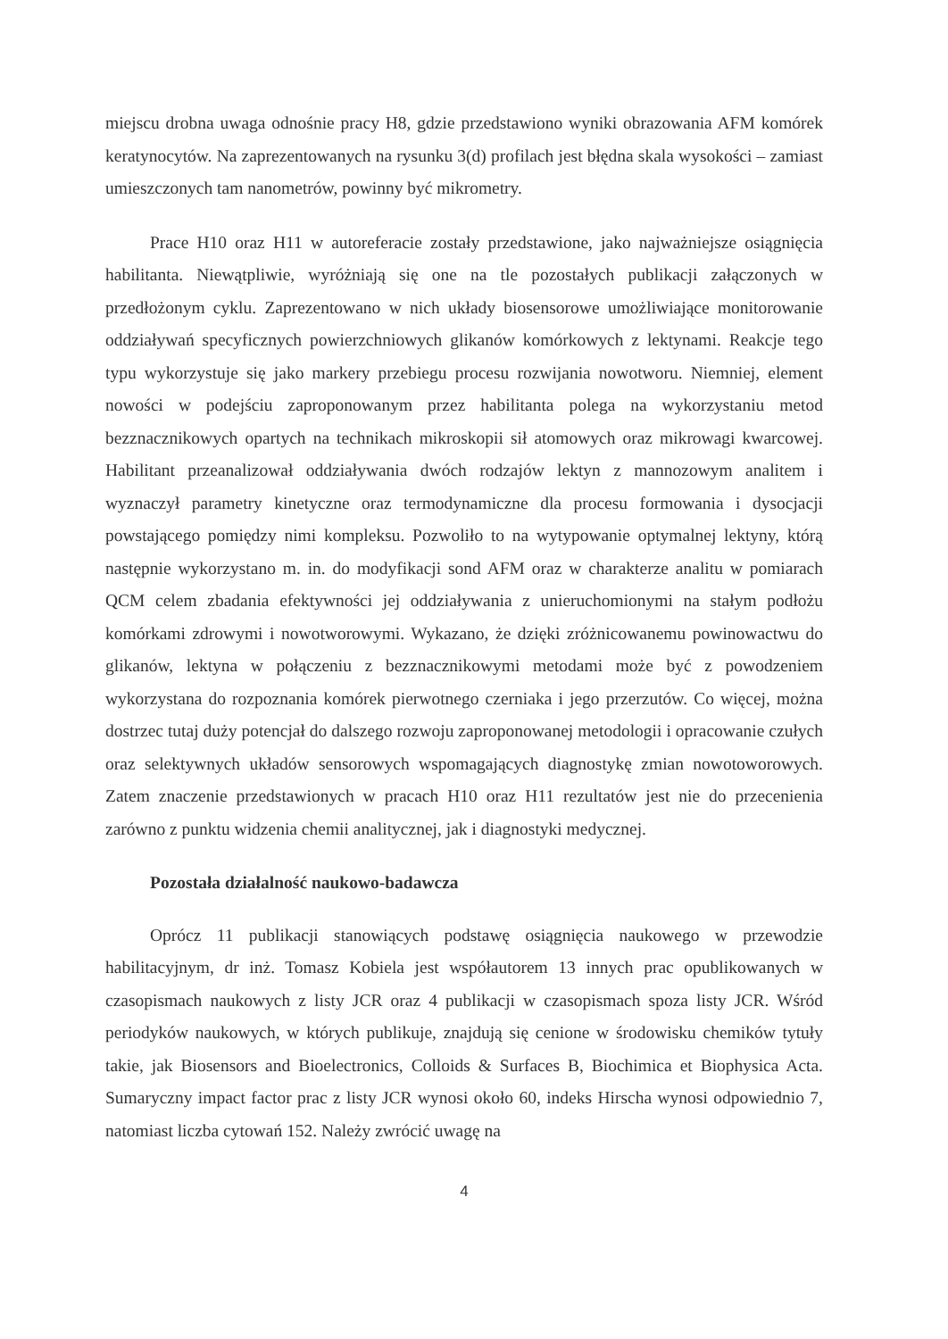miejscu drobna uwaga odnośnie pracy H8, gdzie przedstawiono wyniki obrazowania AFM komórek keratynocytów. Na zaprezentowanych na rysunku 3(d) profilach jest błędna skala wysokości – zamiast umieszczonych tam nanometrów, powinny być mikrometry.
Prace H10 oraz H11 w autoreferacie zostały przedstawione, jako najważniejsze osiągnięcia habilitanta. Niewątpliwie, wyróżniają się one na tle pozostałych publikacji załączonych w przedłożonym cyklu. Zaprezentowano w nich układy biosensorowe umożliwiające monitorowanie oddziaływań specyficznych powierzchniowych glikanów komórkowych z lektynami. Reakcje tego typu wykorzystuje się jako markery przebiegu procesu rozwijania nowotworu. Niemniej, element nowości w podejściu zaproponowanym przez habilitanta polega na wykorzystaniu metod bezznacznikowych opartych na technikach mikroskopii sił atomowych oraz mikrowagi kwarcowej. Habilitant przeanalizował oddziaływania dwóch rodzajów lektyn z mannozowym analitem i wyznaczył parametry kinetyczne oraz termodynamiczne dla procesu formowania i dysocjacji powstającego pomiędzy nimi kompleksu. Pozwoliło to na wytypowanie optymalnej lektyny, którą następnie wykorzystano m. in. do modyfikacji sond AFM oraz w charakterze analitu w pomiarach QCM celem zbadania efektywności jej oddziaływania z unieruchomionymi na stałym podłożu komórkami zdrowymi i nowotworowymi. Wykazano, że dzięki zróżnicowanemu powinowactwu do glikanów, lektyna w połączeniu z bezznacznikowymi metodami może być z powodzeniem wykorzystana do rozpoznania komórek pierwotnego czerniaka i jego przerzutów. Co więcej, można dostrzec tutaj duży potencjał do dalszego rozwoju zaproponowanej metodologii i opracowanie czułych oraz selektywnych układów sensorowych wspomagających diagnostykę zmian nowotoworowych. Zatem znaczenie przedstawionych w pracach H10 oraz H11 rezultatów jest nie do przecenienia zarówno z punktu widzenia chemii analitycznej, jak i diagnostyki medycznej.
Pozostała działalność naukowo-badawcza
Oprócz 11 publikacji stanowiących podstawę osiągnięcia naukowego w przewodzie habilitacyjnym, dr inż. Tomasz Kobiela jest współautorem 13 innych prac opublikowanych w czasopismach naukowych z listy JCR oraz 4 publikacji w czasopismach spoza listy JCR. Wśród periodyków naukowych, w których publikuje, znajdują się cenione w środowisku chemików tytuły takie, jak Biosensors and Bioelectronics, Colloids & Surfaces B, Biochimica et Biophysica Acta. Sumaryczny impact factor prac z listy JCR wynosi około 60, indeks Hirscha wynosi odpowiednio 7, natomiast liczba cytowań 152. Należy zwrócić uwagę na
4